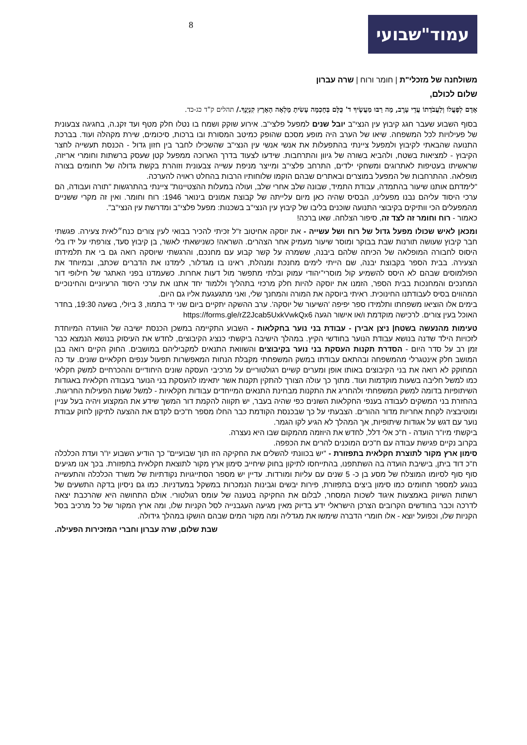עמוד"שבועי
8
משולחנה של מזכלי"ת | חומר ורוח | שרה עברון
שלום לכולם,
אָדָם לְפָעֳלוֹ וְלַעֲבֹדָתוֹ עֲדֵי עָרֶב, מָה רַבּוּ מַעֲשֶׂיךָ ד' כֻּלָּם בְּחָכְמָה עָשִׂיתָ מָלְאָה הָאָרֶץ קִנְיָנֶךָ./ תהלים ק"ד כג-כד.
בסוף השבוע שעבר חגג קיבוץ עין הנצי"ב יובל שנים למפעל פלצי"ב. אירוע שוקק ושמח בו נטלו חלק מטף ועד זקנ.ה, בחגיגה צבעונית של פעילויות לכל המשפחה. שיאו של הערב היה מופע מסכם שהופק כמיטב המסורת ובו ברכות, סיכומים, שירת מקהלה ועוד. בברכת התנועה שהבאתי לקיבוץ ולמפעל ציינתי בהתפעלות את אנשי אנשי עין הנצי"ב שהשכילו לחבר בין חזון גדול - הכנסת תעשייה לחצר הקיבוץ - למציאות בשטח, ולהביא בשורה של גיוון והתרחבות. שידעו לצעוד בדרך הארוכה ממפעל קטן שעסק ברשתות וחומרי אריזה, שראשיתו בעטיפות לאתרוגים ומשחקי ילדים, התרחב פלצי"ב ומייצר מניפת עשייה צבעונית וזוהרת בקשת גדולה של תחומים בצורה מופלאה. ההתרחבות של המפעל במוצרים ובאתרים שבהם הוקמו שלוחותיו הרבות בהחלט ראויה להערכה.
"לימדתם אותנו שיעור בהתמדה, עבודת התמיד, שבונה שלב אחרי שלב, ועולה במעלות ההצטיינות" ציינתי בהתרגשות "תורה ועבודה, הם ערכי היסוד עליהם נבנו מפעלינו, הבסיס שהיה כאן מיום עלייתה של קבוצת אמונים בינואר 1946: רוח וחומר. ואין זה מקרי ששניים מהמפעלים הכי וותיקים בקיבוצי התנועה שוכנים בליבו של קיבוץ עין הנצי"ב בשכנות: מפעל פלצי"ב ומדרשת עין הנצי"ב".
כאמור - רוח וחומר זה לצד זה, סיפור הצלחה. שאו ברכה!
ומכאן לאיש שכולו מפעל גדול של רוח ושל עשייה - את יוסקה אחיטוב ז"ל זכיתי להכיר בבואי לעין צורים כנח״לאית צעירה. פגשתי חבר קיבוץ שעושה תורנות שבת בבוקר ומוסר שיעור מעמיק אחר הצהרים. השראה! כשנישאתי לאשר, בן קיבוץ סעד, צורפתי על ידו בלי היסוס לחבורה המופלאה של הכיתה שלהם ביבנה, ששמרה על קשר קבוע עם מחנכם, והרגשתי שיוסקה רואה גם בי את תלמידתו הצעירה. בבית הספר בקבוצת יבנה, שם הייתי לימים מחנכת ומנהלת, ראינו בו מגדלור, לימדנו את הדברים שכתב, ובמיוחד את הפולמוסים שבהם לא היסס להשמיע קול מוסרי־יהודי עמוק ובלתי מתפשר מול דעות אחרות. כשעמדנו בפני האתגר של חילופי דור המחנכים והמחנכות בבית הספר, הזמנו את יוסקה להיות חלק מרכזי בתהליך וללמוד יחד אתנו את ערכי היסוד הרעיוניים והחינוכיים המהווים בסיס לעבודתנו החינוכית. ראיתי ביוסקה את המורה והמחנך שלי, ואני מתגעגעת אליו גם היום.
בימים אלו הוציאו משפחתו ותלמידו ספר יפיפה 'השיעור של יוסקה'. ערב ההשקה יתקיים ביום שני יד בתמוז, 3 ביולי, בשעה 19:30, בחדר האוכל בעין צורים. לרכישה מוקדמת ו/או אישור הגעה https://forms.gle/rZ2Jcab5UxkVwkQx6
טעימות מהנעשה בשטח| ניצן אבירן - עבודת בני נוער בחקלאות - השבוע התקיימה במשכן הכנסת ישיבה של הוועדה המיוחדת לזכויות הילד שדנה בנושא עבודת הנוער בחודשי הקיץ. במהלך הישיבה ביקשתי כנציג הקיבוצים, לחדש את העיסוק בנושא הנמצא כבר זמן רב על סדר היום - הסדרת תקנות העסקת בני נוער בקיבוצים והשוואת התנאים למקביליהם במושבים. החוק הקיים רואה בבן המושב חלק אינטגרלי מהמשפחה ובהתאם עבודתו במשק המשפחתי מקבלת הנחות המאפשרות תפעול ענפים חקלאיים שונים. עד כה המחוקק לא רואה את בני הקיבוצים באותו אופן ומערים קשיים רגולטוריים על מרכיבי העסקה שונים היחודיים וההכרחיים למשק חקלאי כמו למשל חליבה בשעות מוקדמות ועוד. מתוך כך עולה הצורך להתקין תקנות אשר יתאימו להעסקת בני הנוער בעבודה חקלאית באגודות השיתופיות בדומה למשק המשפחתי ולהחריג את התקנות מבחינת התנאים המייחדים עבודות חקלאיות - למשל שעות הפעילות החריגות. בהחזרת בני המשקים לעבודה בענפי החקלאות השונים כפי שהיה בעבר, יש תקווה להקמת דור המשך שידע את המקצוע ויהיה בעל עניין ומוטיבציה לקחת אחריות מדור ההורים. הצבעתי על כך שבכנסת הקודמת כבר החלו מספר ח"כים לקדם את ההצעה לתיקון לחוק עבודת נוער עם דגש על אגודות שיתופיות, אך המהלך לא הגיע לקו הגמר.
ביקשתי מיו"ר הועדה - ח"כ אלי דלל, לחדש את היוזמה מהמקום שבו היא נעצרה.
בקרוב נקיים פגישת עבודה עם ח"כים המוכנים להרים את הכפפה.
סימון ארץ מקור לתוצרת חקלאית בתפזורת - "יש בכוונתי להשלים את החקיקה הזו תוך שבועיים" כך הודיע השבוע יו"ר ועדת הכלכלה ח"כ דוד ביתן, בישיבת הועדה בה השתתפנו, בהתייחסו לתיקון בחוק שיחייב סימון ארץ מקור לתוצאת חקלאית בתפזורת. בכך אנו מגיעים סוף סוף לסיומו המוצלח של מסע בן כ- 5 שנים עם עליות ומורדות. עדיין יש מספר הסתייגויות נקודתיות של משרד הכלכלה והתעשייה בנוגע למספר תחומים כמו סימון ביצים בתפזורת, פירות יבשים וגבינות הנמכרות במשקל במעדניות. כמו גם ניסיון בדקה התשעים של רשתות השיווק באמצעות איגוד לשכות המסחר, לבלום את החקיקה בטענה של עומס רגולטורי. אולם התחושה היא שהרכבת יצאה לדרכה וכבר בחודשים הקרובים הצרכן הישראלי ידע בדיוק מאין מגיעה העגבנייה לסל הקניות שלו, ומה ארץ המקור של כל מרכיב בסל הקניות שלו, וכפועל יוצא - אלו חומרי הדברה שימשו את מגדליה ומה מקור המים שבהם הושקו במהלך גידולה.
שבת שלום, שרה עברון וחברי המזכירות הפעילה.